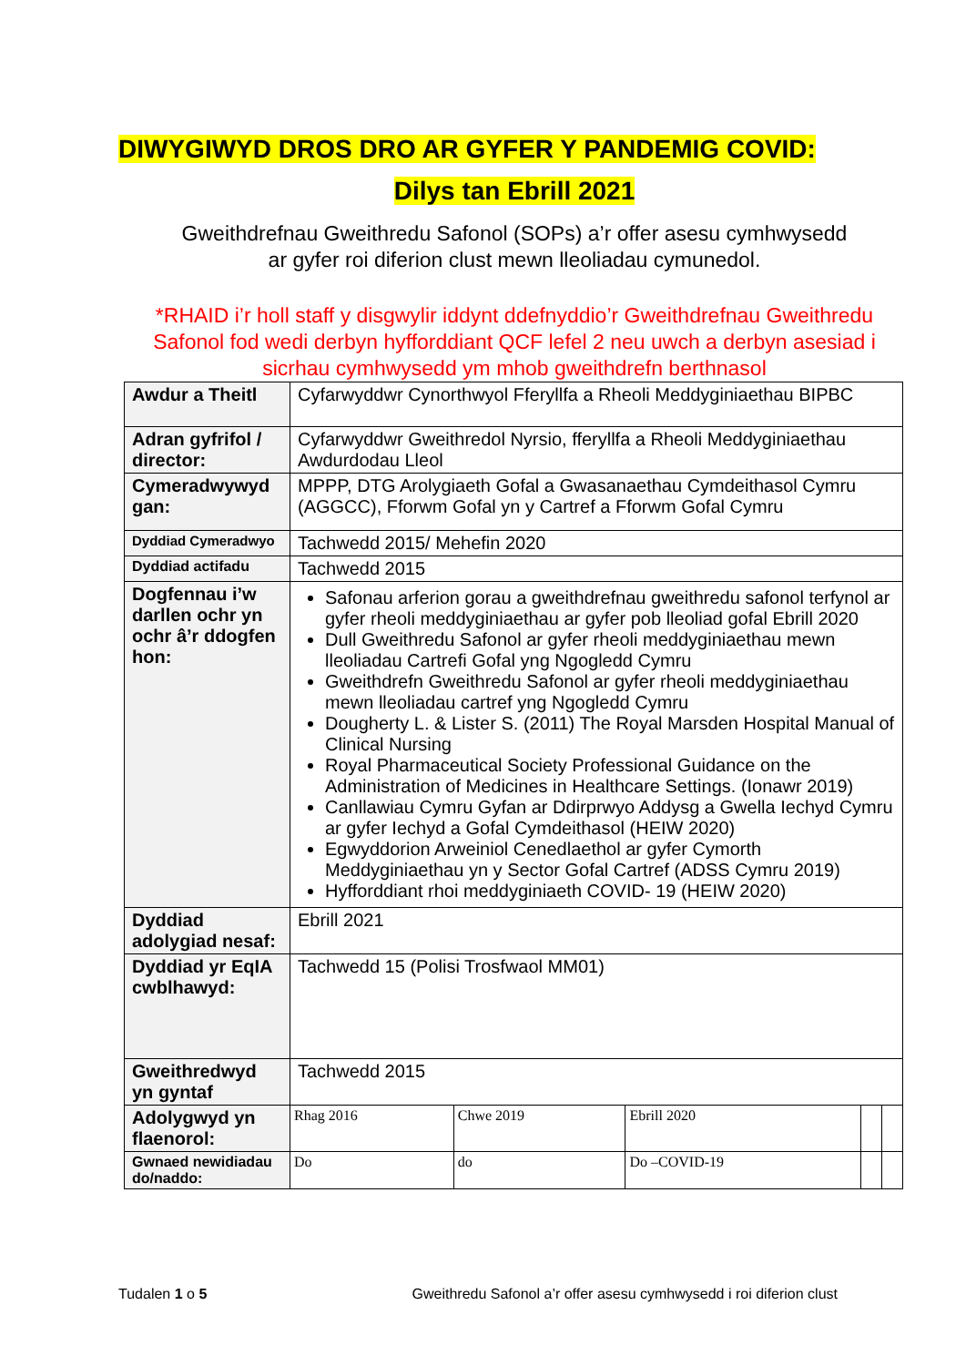DIWYGIWYD DROS DRO AR GYFER Y PANDEMIG COVID:
Dilys tan Ebrill 2021
Gweithdrefnau Gweithredu Safonol (SOPs) a’r offer asesu cymhwysedd
ar gyfer roi diferion clust mewn lleoliadau cymunedol.
*RHAID i’r holl staff y disgwylir iddynt ddefnyddio’r Gweithdrefnau Gweithredu Safonol fod wedi derbyn hyfforddiant QCF lefel 2 neu uwch a derbyn asesiad i sicrhau cymhwysedd ym mhob gweithdrefn berthnasol
| Awdur a Theitl | Cyfarwyddwr Cynorthwyol Fferyllfa a Rheoli Meddyginiaethau BIPBC | | | | | |
| Adran gyfrifol / director: | Cyfarwyddwr Gweithredol Nyrsio, fferyllfa a Rheoli Meddyginiaethau Awdurdodau Lleol | | | | | |
| Cymeradwywyd gan: | MPPP, DTG Arolygiaeth Gofal a Gwasanaethau Cymdeithasol Cymru (AGGCC), Fforwm Gofal yn y Cartref a Fforwm Gofal Cymru | | | | | |
| Dyddiad Cymeradwyo | Tachwedd 2015/ Mehefin 2020 | | | | | |
| Dyddiad actifadu | Tachwedd 2015 | | | | | |
| Dogfennau i’w darllen ochr yn ochr â’r ddogfen hon: | Safonau arferion gorau a gweithdrefnau gweithredu safonol terfynol ar gyfer rheoli meddyginiaethau ar gyfer pob lleoliad gofal Ebrill 2020 Dull Gweithredu Safonol ar gyfer rheoli meddyginiaethau mewn lleoliadau Cartrefi Gofal yng Ngogledd Cymru Gweithdrefn Gweithredu Safonol ar gyfer rheoli meddyginiaethau mewn lleoliadau cartref yng Ngogledd Cymru Dougherty L. & Lister S. (2011) The Royal Marsden Hospital Manual of Clinical Nursing Royal Pharmaceutical Society Professional Guidance on the Administration of Medicines in Healthcare Settings. (Ionawr 2019) Canllawiau Cymru Gyfan ar Ddirprwyo Addysg a Gwella Iechyd Cymru ar gyfer Iechyd a Gofal Cymdeithasol (HEIW 2020) Egwyddorion Arweiniol Cenedlaethol ar gyfer Cymorth Meddyginiaethau yn y Sector Gofal Cartref (ADSS Cymru 2019) Hyfforddiant rhoi meddyginiaeth COVID- 19 (HEIW 2020) | | | | | |
| Dyddiad adolygiad nesaf: | Ebrill 2021 | | | | | |
| Dyddiad yr EqIA cwblhawyd: | Tachwedd 15 (Polisi Trosfwaol MM01) | | | | | |
| Gweithredwyd yn gyntaf | | Tachwedd 2015 | | | | |
| Adolygwyd yn flaenorol: | | Rhag 2016 | Chwe 2019 | Ebrill 2020 | | |
| Gwnaed newidiadau do/naddo: | | Do | do | Do –COVID-19 | | |
Tudalen 1 o 5 Gweithredu Safonol a’r offer asesu cymhwysedd i roi diferion clust